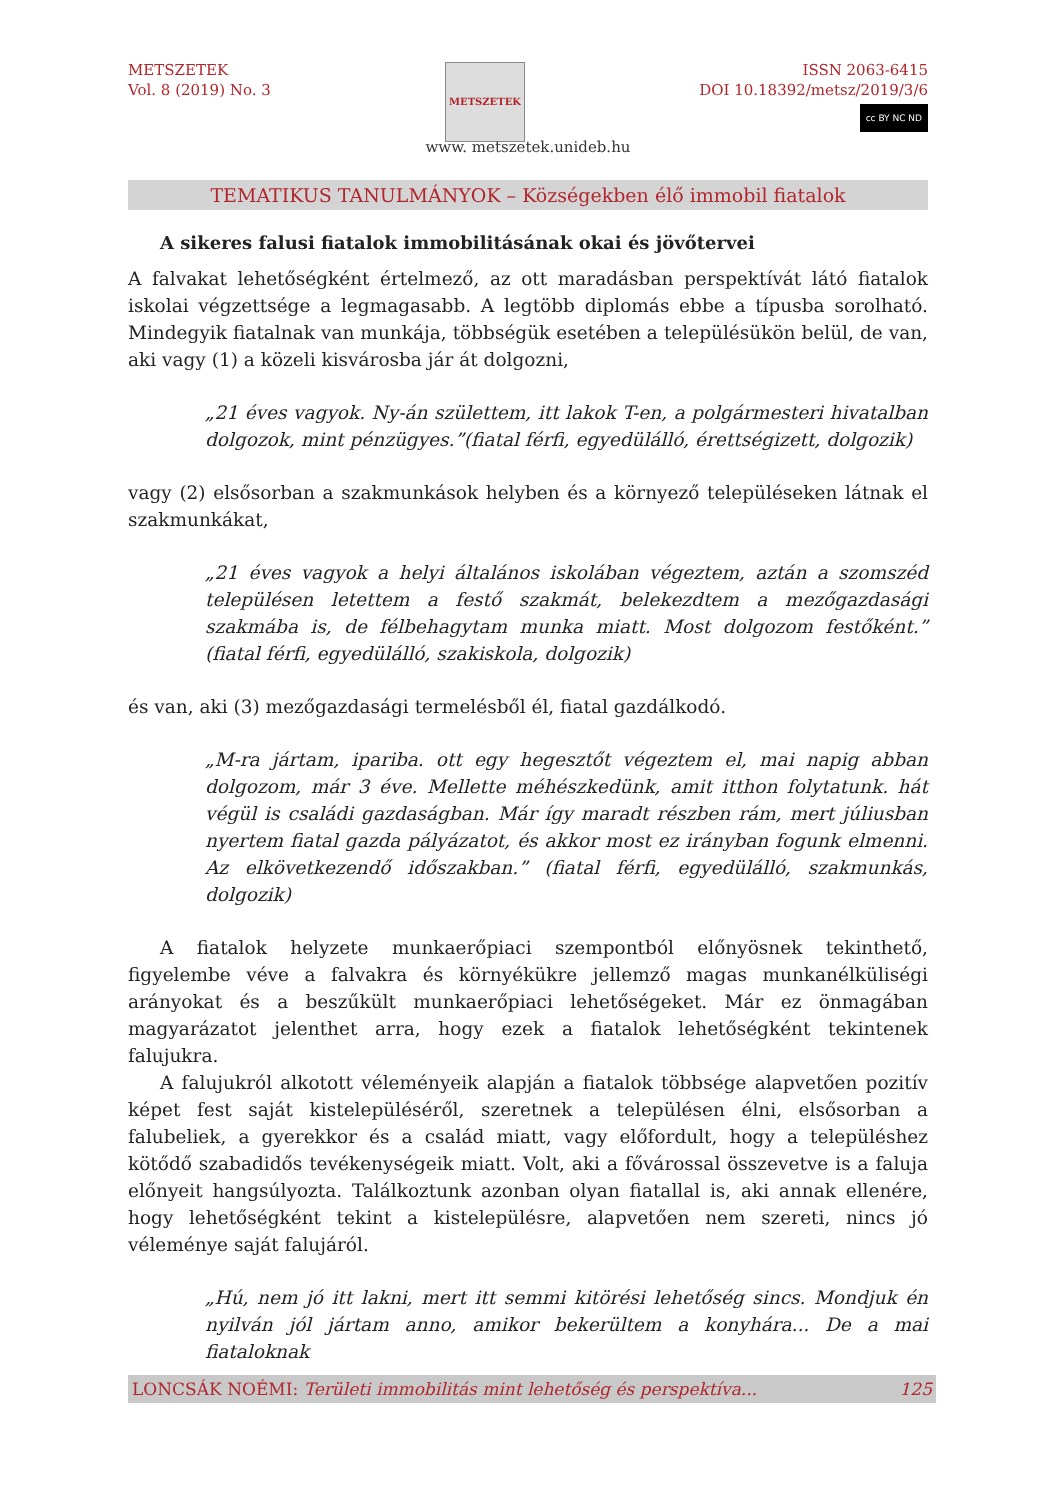METSZETEK
Vol. 8 (2019) No. 3
METSZETEK
ISSN 2063-6415
DOI 10.18392/metsz/2019/3/6
cc BY NC ND
www. metszetek.unideb.hu
TEMATIKUS TANULMÁNYOK – Községekben élő immobil fiatalok
A sikeres falusi fiatalok immobilitásának okai és jövőtervei
A falvakat lehetőségként értelmező, az ott maradásban perspektívát látó fiatalok iskolai végzettsége a legmagasabb. A legtöbb diplomás ebbe a típusba sorolható. Mindegyik fiatalnak van munkája, többségük esetében a településükön belül, de van, aki vagy (1) a közeli kisvárosba jár át dolgozni,
„21 éves vagyok. Ny-án születtem, itt lakok T-en, a polgármesteri hivatalban dolgozok, mint pénzügyes.”(fiatal férfi, egyedülálló, érettségizett, dolgozik)
vagy (2) elsősorban a szakmunkások helyben és a környező településeken látnak el szakmunkákat,
„21 éves vagyok a helyi általános iskolában végeztem, aztán a szomszéd településen letettem a festő szakmát, belekezdtem a mezőgazdasági szakmába is, de félbehagytam munka miatt. Most dolgozom festőként.” (fiatal férfi, egyedülálló, szakiskola, dolgozik)
és van, aki (3) mezőgazdasági termelésből él, fiatal gazdálkodó.
„M-ra jártam, ipariba. ott egy hegesztőt végeztem el, mai napig abban dolgozom, már 3 éve. Mellette méhészkedünk, amit itthon folytatunk. hát végül is családi gazdaságban. Már így maradt részben rám, mert júliusban nyertem fiatal gazda pályázatot, és akkor most ez irányban fogunk elmenni. Az elkövetkezendő időszakban.” (fiatal férfi, egyedülálló, szakmunkás, dolgozik)
A fiatalok helyzete munkaerőpiaci szempontból előnyösnek tekinthető, figyelembe véve a falvakra és környékükre jellemző magas munkanélküliségi arányokat és a beszűkült munkaerőpiaci lehetőségeket. Már ez önmagában magyarázatot jelenthet arra, hogy ezek a fiatalok lehetőségként tekintenek falujukra.
A falujukról alkotott véleményeik alapján a fiatalok többsége alapvetően pozitív képet fest saját kistelepüléséről, szeretnek a településen élni, elsősorban a falubeliek, a gyerekkor és a család miatt, vagy előfordult, hogy a településhez kötődő szabadidős tevékenységeik miatt. Volt, aki a fővárossal összevetve is a faluja előnyeit hangsúlyozta. Találkoztunk azonban olyan fiatallal is, aki annak ellenére, hogy lehetőségként tekint a kistelepülésre, alapvetően nem szereti, nincs jó véleménye saját falujáról.
„Hú, nem jó itt lakni, mert itt semmi kitörési lehetőség sincs. Mondjuk én nyilván jól jártam anno, amikor bekerültem a konyhára... De a mai fiataloknak
LONCSÁK NOÉMI: Területi immobilitás mint lehetőség és perspektíva... 125